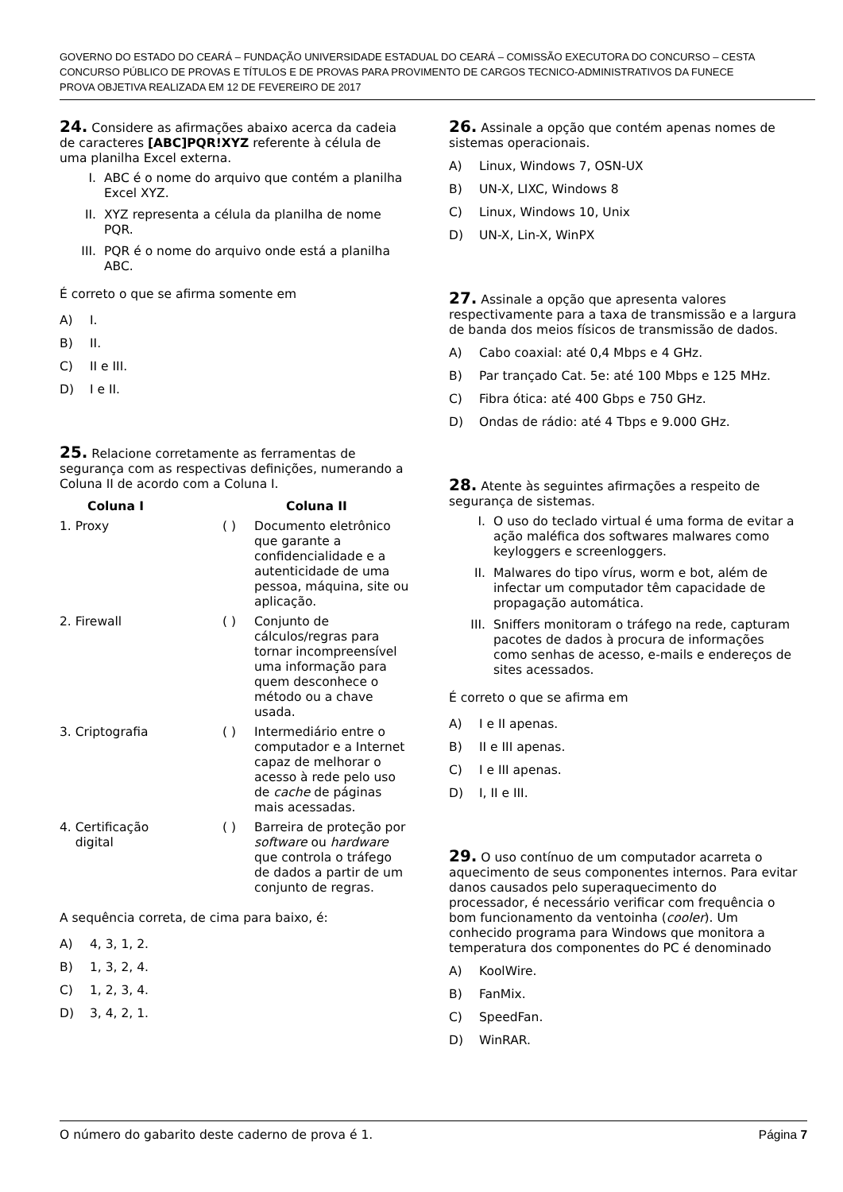GOVERNO DO ESTADO DO CEARÁ – FUNDAÇÃO UNIVERSIDADE ESTADUAL DO CEARÁ – COMISSÃO EXECUTORA DO CONCURSO – CESTA
CONCURSO PÚBLICO DE PROVAS E TÍTULOS E DE PROVAS PARA PROVIMENTO DE CARGOS TECNICO-ADMINISTRATIVOS DA FUNECE
PROVA OBJETIVA REALIZADA EM 12 DE FEVEREIRO DE 2017
24. Considere as afirmações abaixo acerca da cadeia de caracteres [ABC]PQR!XYZ referente à célula de uma planilha Excel externa.
I. ABC é o nome do arquivo que contém a planilha Excel XYZ.
II. XYZ representa a célula da planilha de nome PQR.
III. PQR é o nome do arquivo onde está a planilha ABC.
É correto o que se afirma somente em
A) I.
B) II.
C) II e III.
D) I e II.
25. Relacione corretamente as ferramentas de segurança com as respectivas definições, numerando a Coluna II de acordo com a Coluna I.
| Coluna I | | Coluna II |
| --- | --- | --- |
| 1. Proxy | ( ) | Documento eletrônico que garante a confidencialidade e a autenticidade de uma pessoa, máquina, site ou aplicação. |
| 2. Firewall | ( ) | Conjunto de cálculos/regras para tornar incompreensível uma informação para quem desconhece o método ou a chave usada. |
| 3. Criptografia | ( ) | Intermediário entre o computador e a Internet capaz de melhorar o acesso à rede pelo uso de cache de páginas mais acessadas. |
| 4. Certificação digital | ( ) | Barreira de proteção por software ou hardware que controla o tráfego de dados a partir de um conjunto de regras. |
A sequência correta, de cima para baixo, é:
A) 4, 3, 1, 2.
B) 1, 3, 2, 4.
C) 1, 2, 3, 4.
D) 3, 4, 2, 1.
26. Assinale a opção que contém apenas nomes de sistemas operacionais.
A) Linux, Windows 7, OSN-UX
B) UN-X, LIXC, Windows 8
C) Linux, Windows 10, Unix
D) UN-X, Lin-X, WinPX
27. Assinale a opção que apresenta valores respectivamente para a taxa de transmissão e a largura de banda dos meios físicos de transmissão de dados.
A) Cabo coaxial: até 0,4 Mbps e 4 GHz.
B) Par trançado Cat. 5e: até 100 Mbps e 125 MHz.
C) Fibra ótica: até 400 Gbps e 750 GHz.
D) Ondas de rádio: até 4 Tbps e 9.000 GHz.
28. Atente às seguintes afirmações a respeito de segurança de sistemas.
I. O uso do teclado virtual é uma forma de evitar a ação maléfica dos softwares malwares como keyloggers e screenloggers.
II. Malwares do tipo vírus, worm e bot, além de infectar um computador têm capacidade de propagação automática.
III. Sniffers monitoram o tráfego na rede, capturam pacotes de dados à procura de informações como senhas de acesso, e-mails e endereços de sites acessados.
É correto o que se afirma em
A) I e II apenas.
B) II e III apenas.
C) I e III apenas.
D) I, II e III.
29. O uso contínuo de um computador acarreta o aquecimento de seus componentes internos. Para evitar danos causados pelo superaquecimento do processador, é necessário verificar com frequência o bom funcionamento da ventoinha (cooler). Um conhecido programa para Windows que monitora a temperatura dos componentes do PC é denominado
A) KoolWire.
B) FanMix.
C) SpeedFan.
D) WinRAR.
O número do gabarito deste caderno de prova é 1. Página 7